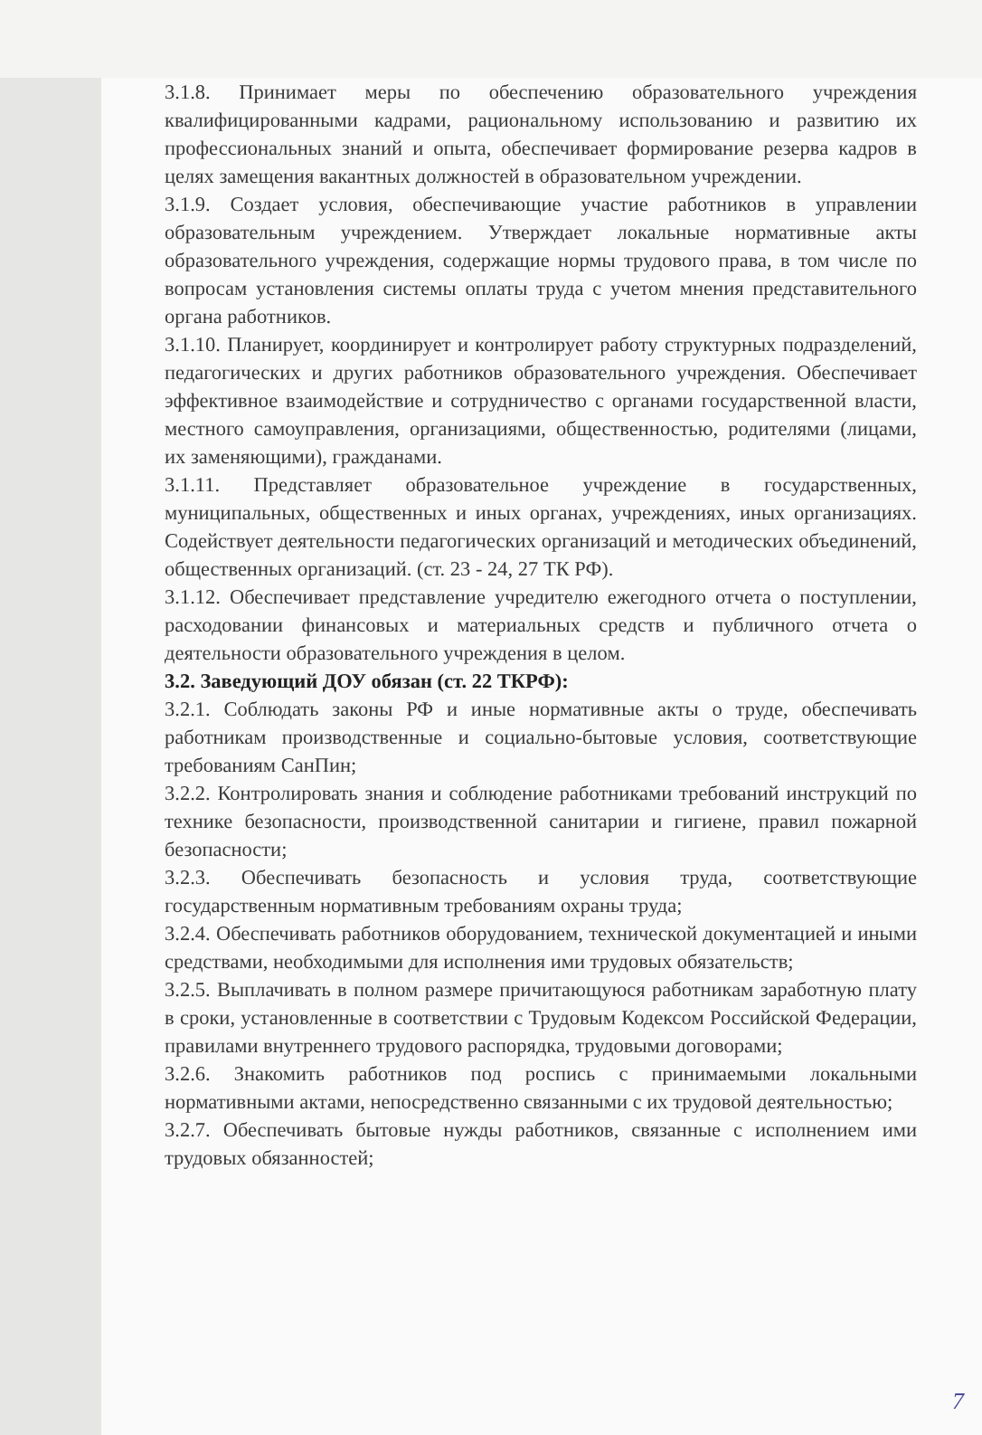3.1.8. Принимает меры по обеспечению образовательного учреждения квалифицированными кадрами, рациональному использованию и развитию их профессиональных знаний и опыта, обеспечивает формирование резерва кадров в целях замещения вакантных должностей в образовательном учреждении.
3.1.9. Создает условия, обеспечивающие участие работников в управлении образовательным учреждением. Утверждает локальные нормативные акты образовательного учреждения, содержащие нормы трудового права, в том числе по вопросам установления системы оплаты труда с учетом мнения представительного органа работников.
3.1.10. Планирует, координирует и контролирует работу структурных подразделений, педагогических и других работников образовательного учреждения. Обеспечивает эффективное взаимодействие и сотрудничество с органами государственной власти, местного самоуправления, организациями, общественностью, родителями (лицами, их заменяющими), гражданами.
3.1.11. Представляет образовательное учреждение в государственных, муниципальных, общественных и иных органах, учреждениях, иных организациях. Содействует деятельности педагогических организаций и методических объединений, общественных организаций. (ст. 23 - 24, 27 ТК РФ).
3.1.12. Обеспечивает представление учредителю ежегодного отчета о поступлении, расходовании финансовых и материальных средств и публичного отчета о деятельности образовательного учреждения в целом.
3.2. Заведующий ДОУ обязан (ст. 22 ТКРФ):
3.2.1. Соблюдать законы РФ и иные нормативные акты о труде, обеспечивать работникам производственные и социально-бытовые условия, соответствующие требованиям СанПин;
3.2.2. Контролировать знания и соблюдение работниками требований инструкций по технике безопасности, производственной санитарии и гигиене, правил пожарной безопасности;
3.2.3. Обеспечивать безопасность и условия труда, соответствующие государственным нормативным требованиям охраны труда;
3.2.4. Обеспечивать работников оборудованием, технической документацией и иными средствами, необходимыми для исполнения ими трудовых обязательств;
3.2.5. Выплачивать в полном размере причитающуюся работникам заработную плату в сроки, установленные в соответствии с Трудовым Кодексом Российской Федерации, правилами внутреннего трудового распорядка, трудовыми договорами;
3.2.6. Знакомить работников под роспись с принимаемыми локальными нормативными актами, непосредственно связанными с их трудовой деятельностью;
3.2.7. Обеспечивать бытовые нужды работников, связанные с исполнением ими трудовых обязанностей;
7